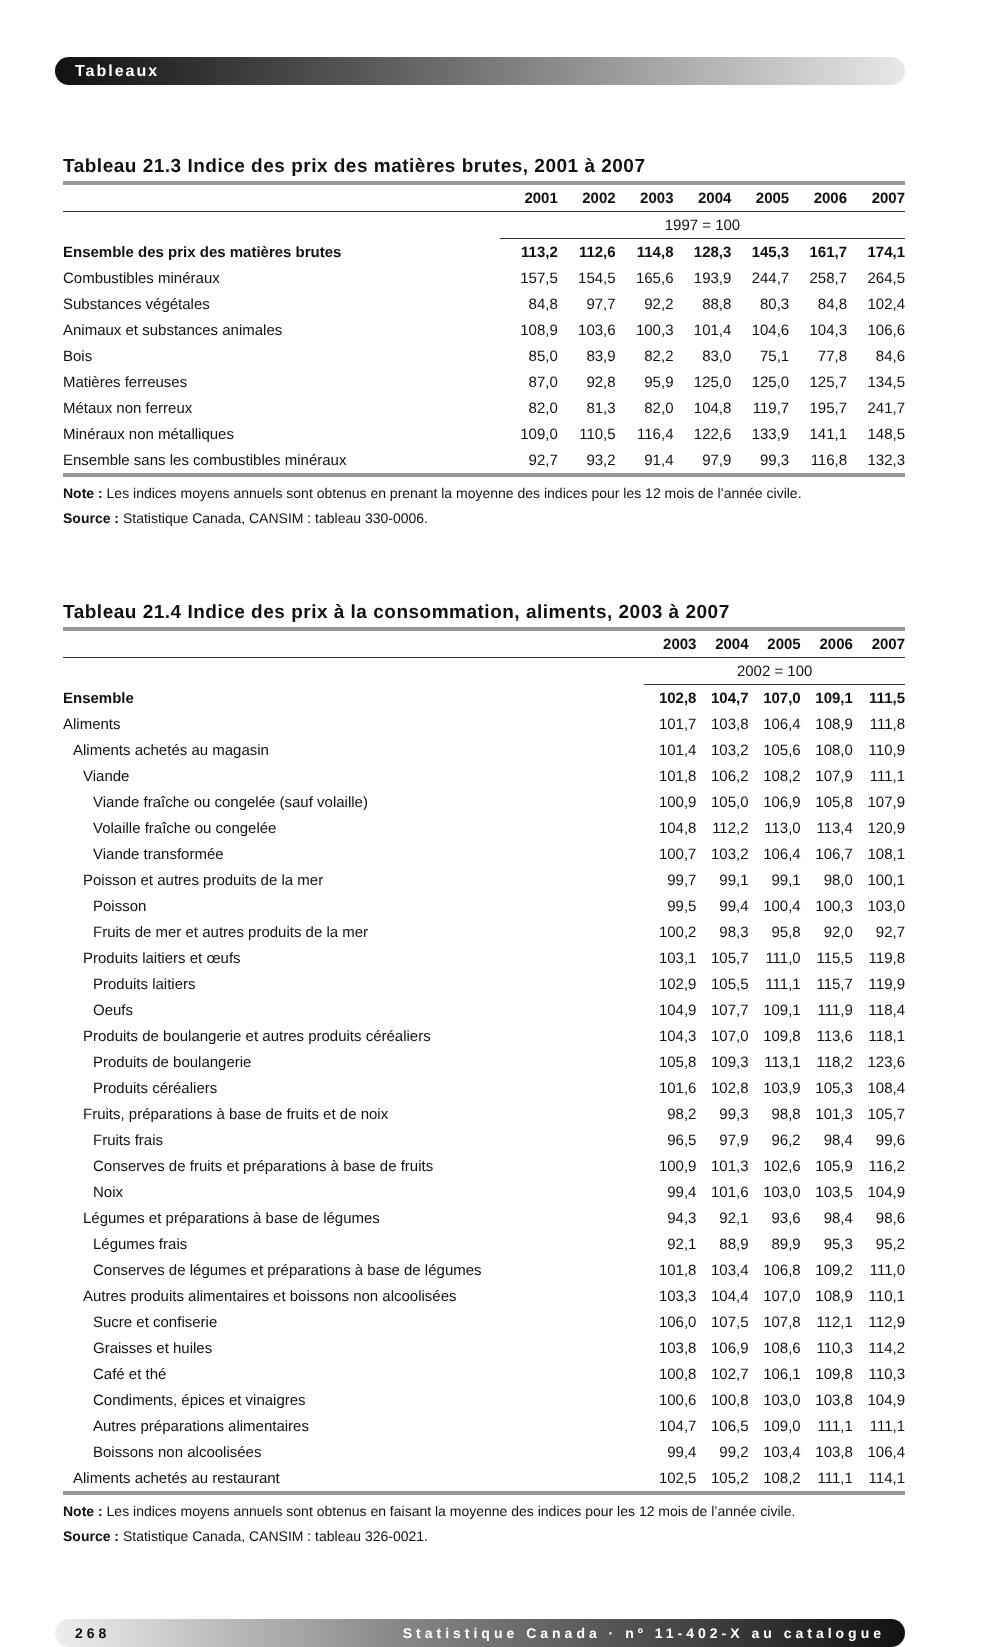Tableaux
Tableau 21.3 Indice des prix des matières brutes, 2001 à 2007
| | 2001 | 2002 | 2003 | 2004 | 2005 | 2006 | 2007 |
| --- | --- | --- | --- | --- | --- | --- | --- |
| | 1997 = 100 | | | | | | |
| Ensemble des prix des matières brutes | 113,2 | 112,6 | 114,8 | 128,3 | 145,3 | 161,7 | 174,1 |
| Combustibles minéraux | 157,5 | 154,5 | 165,6 | 193,9 | 244,7 | 258,7 | 264,5 |
| Substances végétales | 84,8 | 97,7 | 92,2 | 88,8 | 80,3 | 84,8 | 102,4 |
| Animaux et substances animales | 108,9 | 103,6 | 100,3 | 101,4 | 104,6 | 104,3 | 106,6 |
| Bois | 85,0 | 83,9 | 82,2 | 83,0 | 75,1 | 77,8 | 84,6 |
| Matières ferreuses | 87,0 | 92,8 | 95,9 | 125,0 | 125,0 | 125,7 | 134,5 |
| Métaux non ferreux | 82,0 | 81,3 | 82,0 | 104,8 | 119,7 | 195,7 | 241,7 |
| Minéraux non métalliques | 109,0 | 110,5 | 116,4 | 122,6 | 133,9 | 141,1 | 148,5 |
| Ensemble sans les combustibles minéraux | 92,7 | 93,2 | 91,4 | 97,9 | 99,3 | 116,8 | 132,3 |
Note : Les indices moyens annuels sont obtenus en prenant la moyenne des indices pour les 12 mois de l’année civile.
Source : Statistique Canada, CANSIM : tableau 330-0006.
Tableau 21.4 Indice des prix à la consommation, aliments, 2003 à 2007
| | 2003 | 2004 | 2005 | 2006 | 2007 |
| --- | --- | --- | --- | --- | --- |
| | 2002 = 100 | | | | |
| Ensemble | 102,8 | 104,7 | 107,0 | 109,1 | 111,5 |
| Aliments | 101,7 | 103,8 | 106,4 | 108,9 | 111,8 |
| Aliments achetés au magasin | 101,4 | 103,2 | 105,6 | 108,0 | 110,9 |
| Viande | 101,8 | 106,2 | 108,2 | 107,9 | 111,1 |
| Viande fraîche ou congelée (sauf volaille) | 100,9 | 105,0 | 106,9 | 105,8 | 107,9 |
| Volaille fraîche ou congelée | 104,8 | 112,2 | 113,0 | 113,4 | 120,9 |
| Viande transformée | 100,7 | 103,2 | 106,4 | 106,7 | 108,1 |
| Poisson et autres produits de la mer | 99,7 | 99,1 | 99,1 | 98,0 | 100,1 |
| Poisson | 99,5 | 99,4 | 100,4 | 100,3 | 103,0 |
| Fruits de mer et autres produits de la mer | 100,2 | 98,3 | 95,8 | 92,0 | 92,7 |
| Produits laitiers et œufs | 103,1 | 105,7 | 111,0 | 115,5 | 119,8 |
| Produits laitiers | 102,9 | 105,5 | 111,1 | 115,7 | 119,9 |
| Oeufs | 104,9 | 107,7 | 109,1 | 111,9 | 118,4 |
| Produits de boulangerie et autres produits céréaliers | 104,3 | 107,0 | 109,8 | 113,6 | 118,1 |
| Produits de boulangerie | 105,8 | 109,3 | 113,1 | 118,2 | 123,6 |
| Produits céréaliers | 101,6 | 102,8 | 103,9 | 105,3 | 108,4 |
| Fruits, préparations à base de fruits et de noix | 98,2 | 99,3 | 98,8 | 101,3 | 105,7 |
| Fruits frais | 96,5 | 97,9 | 96,2 | 98,4 | 99,6 |
| Conserves de fruits et préparations à base de fruits | 100,9 | 101,3 | 102,6 | 105,9 | 116,2 |
| Noix | 99,4 | 101,6 | 103,0 | 103,5 | 104,9 |
| Légumes et préparations à base de légumes | 94,3 | 92,1 | 93,6 | 98,4 | 98,6 |
| Légumes frais | 92,1 | 88,9 | 89,9 | 95,3 | 95,2 |
| Conserves de légumes et préparations à base de légumes | 101,8 | 103,4 | 106,8 | 109,2 | 111,0 |
| Autres produits alimentaires et boissons non alcoolisées | 103,3 | 104,4 | 107,0 | 108,9 | 110,1 |
| Sucre et confiserie | 106,0 | 107,5 | 107,8 | 112,1 | 112,9 |
| Graisses et huiles | 103,8 | 106,9 | 108,6 | 110,3 | 114,2 |
| Café et thé | 100,8 | 102,7 | 106,1 | 109,8 | 110,3 |
| Condiments, épices et vinaigres | 100,6 | 100,8 | 103,0 | 103,8 | 104,9 |
| Autres préparations alimentaires | 104,7 | 106,5 | 109,0 | 111,1 | 111,1 |
| Boissons non alcoolisées | 99,4 | 99,2 | 103,4 | 103,8 | 106,4 |
| Aliments achetés au restaurant | 102,5 | 105,2 | 108,2 | 111,1 | 114,1 |
Note : Les indices moyens annuels sont obtenus en faisant la moyenne des indices pour les 12 mois de l’année civile.
Source : Statistique Canada, CANSIM : tableau 326-0021.
268 Statistique Canada · nº 11-402-X au catalogue